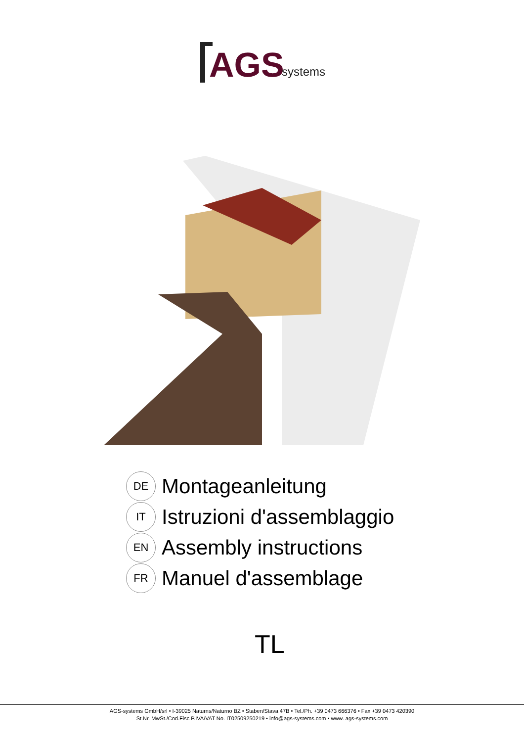AGS
systems
DE
Montageanleitung
IT
Istruzioni d'assemblaggio
EN
Assembly instructions
FR
Manuel d'assemblage
TL
AGS-systems GmbH/srl • I-39025 Naturns/Naturno BZ • Staben/Stava 47B • Tel./Ph. +39 0473 666376 • Fax +39 0473 420390
St.Nr. MwSt./Cod.Fisc P.IVA/VAT No. IT02509250219 • info@ags-systems.com • www. ags-systems.com